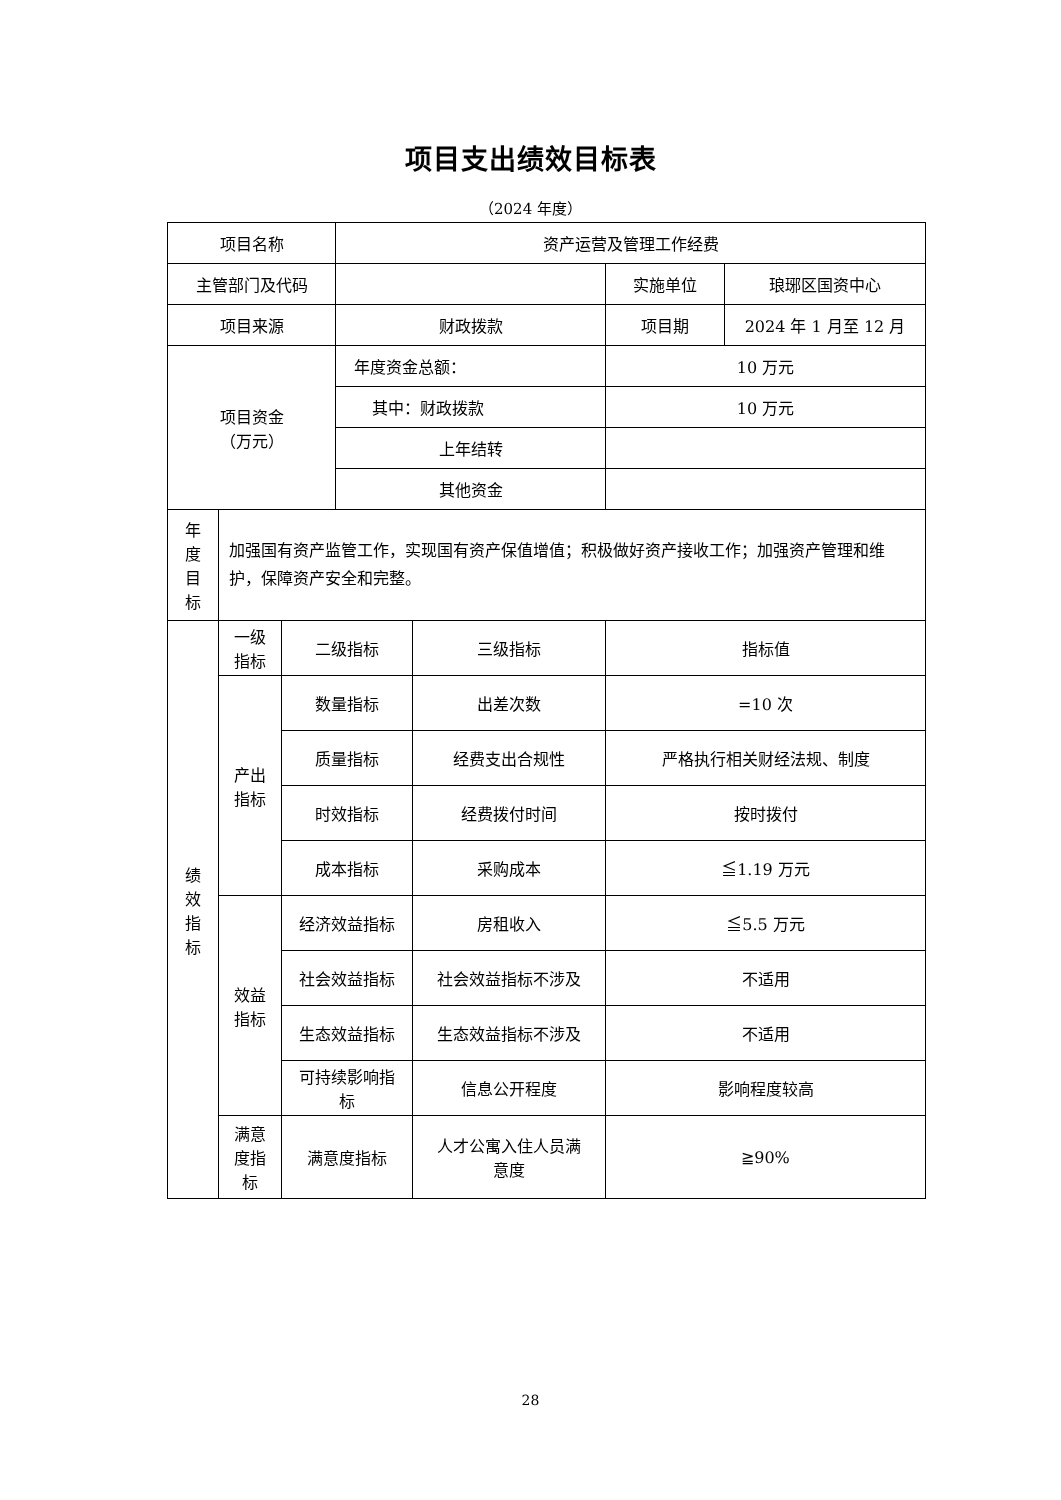项目支出绩效目标表
（2024 年度）
| 项目名称 | | | 资产运营及管理工作经费 | | | |
| 主管部门及代码 | | | | | 实施单位 | 琅琊区国资中心 |
| 项目来源 | | | 财政拨款 | | 项目期 | 2024 年 1 月至 12 月 |
| 项目资金 （万元） | | | 年度资金总额： | | 10 万元 | |
| | | | 其中：财政拨款 | | 10 万元 | |
| | | | 上年结转 | | | |
| | | | 其他资金 | | | |
| 年 度 目 标 | 加强国有资产监管工作，实现国有资产保值增值；积极做好资产接收工作；加强资产管理和维护，保障资产安全和完整。 | | | | | |
| 绩 效 指 标 | 一级 指标 | 二级指标 | | 三级指标 | 指标值 | |
| | 产出 指标 | 数量指标 | | 出差次数 | =10 次 | |
| | | 质量指标 | | 经费支出合规性 | 严格执行相关财经法规、制度 | |
| | | 时效指标 | | 经费拨付时间 | 按时拨付 | |
| | | 成本指标 | | 采购成本 | ≦1.19 万元 | |
| | 效益 指标 | 经济效益指标 | | 房租收入 | ≦5.5 万元 | |
| | | 社会效益指标 | | 社会效益指标不涉及 | 不适用 | |
| | | 生态效益指标 | | 生态效益指标不涉及 | 不适用 | |
| | | 可持续影响指 标 | | 信息公开程度 | 影响程度较高 | |
| | 满意 度指 标 | 满意度指标 | | 人才公寓入住人员满 意度 | ≧90% | |
28